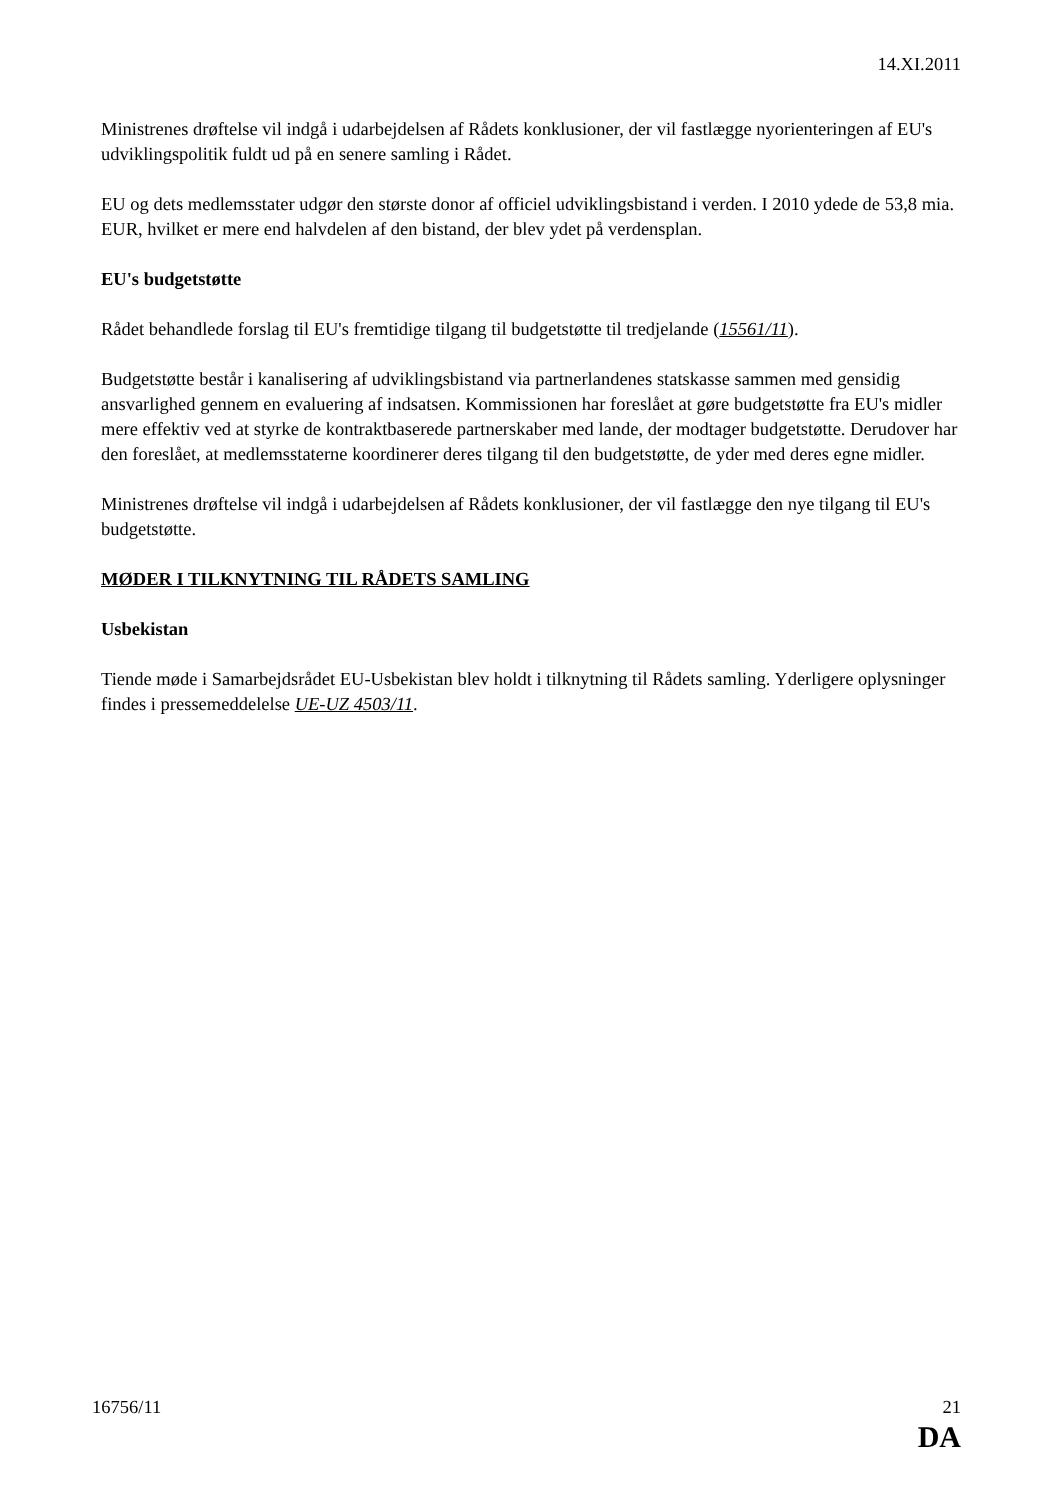14.XI.2011
Ministrenes drøftelse vil indgå i udarbejdelsen af Rådets konklusioner, der vil fastlægge nyorienteringen af EU's udviklingspolitik fuldt ud på en senere samling i Rådet.
EU og dets medlemsstater udgør den største donor af officiel udviklingsbistand i verden. I 2010 ydede de 53,8 mia. EUR, hvilket er mere end halvdelen af den bistand, der blev ydet på verdensplan.
EU's budgetstøtte
Rådet behandlede forslag til EU's fremtidige tilgang til budgetstøtte til tredjelande (15561/11).
Budgetstøtte består i kanalisering af udviklingsbistand via partnerlandenes statskasse sammen med gensidig ansvarlighed gennem en evaluering af indsatsen. Kommissionen har foreslået at gøre budgetstøtte fra EU's midler mere effektiv ved at styrke de kontraktbaserede partnerskaber med lande, der modtager budgetstøtte. Derudover har den foreslået, at medlemsstaterne koordinerer deres tilgang til den budgetstøtte, de yder med deres egne midler.
Ministrenes drøftelse vil indgå i udarbejdelsen af Rådets konklusioner, der vil fastlægge den nye tilgang til EU's budgetstøtte.
MØDER I TILKNYTNING TIL RÅDETS SAMLING
Usbekistan
Tiende møde i Samarbejdsrådet EU-Usbekistan blev holdt i tilknytning til Rådets samling. Yderligere oplysninger findes i pressemeddelelse UE-UZ 4503/11.
16756/11 21
DA